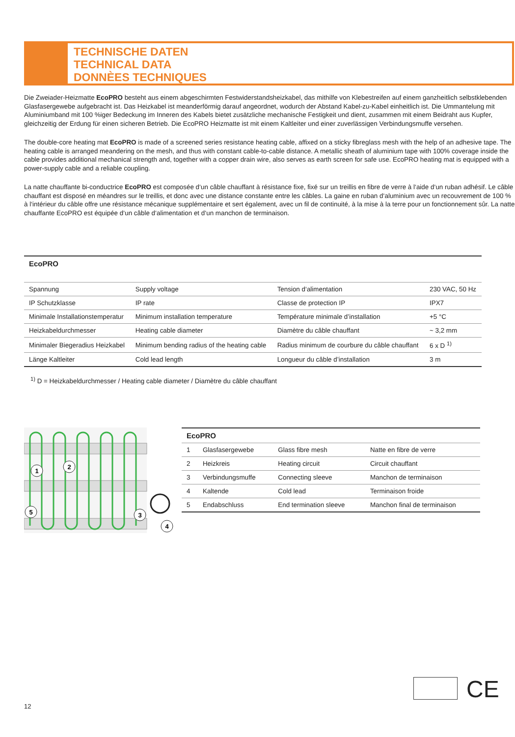TECHNISCHE DATEN
TECHNICAL DATA
DONNÈES TECHNIQUES
Die Zweiader-Heizmatte EcoPRO besteht aus einem abgeschirmten Festwiderstandsheizkabel, das mithilfe von Klebestreifen auf einem ganzheitlich selbstklebenden Glasfasergewebe aufgebracht ist. Das Heizkabel ist meanderförmig darauf angeordnet, wodurch der Abstand Kabel-zu-Kabel einheitlich ist. Die Ummantelung mit Aluminiumband mit 100 %iger Bedeckung im Inneren des Kabels bietet zusätzliche mechanische Festigkeit und dient, zusammen mit einem Beidraht aus Kupfer, gleichzeitig der Erdung für einen sicheren Betrieb. Die EcoPRO Heizmatte ist mit einem Kaltleiter und einer zuverlässigen Verbindungsmuffe versehen.
The double-core heating mat EcoPRO is made of a screened series resistance heating cable, affixed on a sticky fibreglass mesh with the help of an adhesive tape. The heating cable is arranged meandering on the mesh, and thus with constant cable-to-cable distance. A metallic sheath of aluminium tape with 100% coverage inside the cable provides additional mechanical strength and, together with a copper drain wire, also serves as earth screen for safe use. EcoPRO heating mat is equipped with a power-supply cable and a reliable coupling.
La natte chauffante bi-conductrice EcoPRO est composée d‘un câble chauffant à résistance fixe, fixé sur un treillis en fibre de verre à l‘aide d‘un ruban adhésif. Le câble chauffant est disposé en méandres sur le treillis, et donc avec une distance constante entre les câbles. La gaine en ruban d‘aluminium avec un recouvrement de 100 % à l‘intérieur du câble offre une résistance mécanique supplémentaire et sert également, avec un fil de continuité, à la mise à la terre pour un fonctionnement sûr. La natte chauffante EcoPRO est équipée d‘un câble d‘alimentation et d‘un manchon de terminaison.
| EcoPRO | | | |
| --- | --- | --- | --- |
| Spannung | Supply voltage | Tension d‘alimentation | 230 VAC, 50 Hz |
| IP Schutzklasse | IP rate | Classe de protection IP | IPX7 |
| Minimale Installationstemperatur | Minimum installation temperature | Température minimale d’installation | +5 °C |
| Heizkabeldurchmesser | Heating cable diameter | Diamètre du câble chauffant | ~ 3,2 mm |
| Minimaler Biegeradius Heizkabel | Minimum bending radius of the heating cable | Radius minimum de courbure du câble chauffant | 6 x D <sup>1)</sup> |
| Länge Kaltleiter | Cold lead length | Longueur du câble d’installation | 3 m |
<sup>1)</sup> D = Heizkabeldurchmesser / Heating cable diameter / Diamètre du câble chauffant
1
2
3
4
5
| EcoPRO | | | |
| --- | --- | --- | --- |
| 1 | Glasfasergewebe | Glass fibre mesh | Natte en fibre de verre |
| 2 | Heizkreis | Heating circuit | Circuit chauffant |
| 3 | Verbindungsmuffe | Connecting sleeve | Manchon de terminaison |
| 4 | Kaltende | Cold lead | Terminaison froide |
| 5 | Endabschluss | End termination sleeve | Manchon final de terminaison |
CE
12